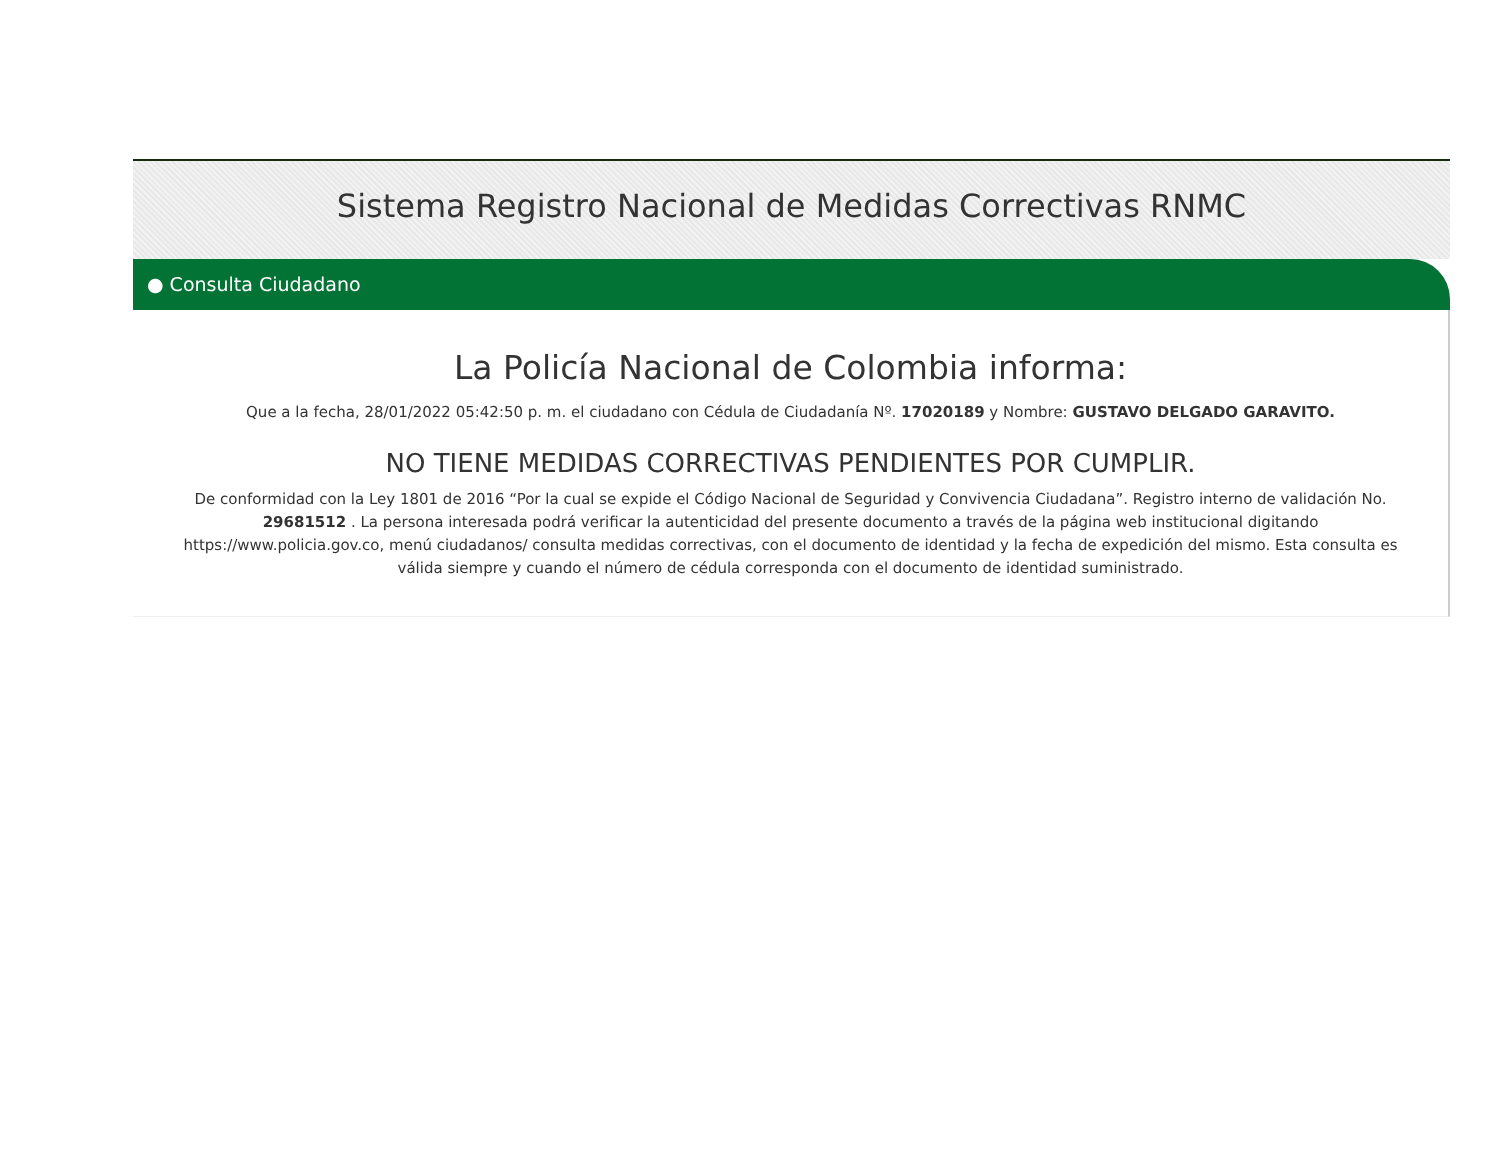Sistema Registro Nacional de Medidas Correctivas RNMC
● Consulta Ciudadano
La Policía Nacional de Colombia informa:
Que a la fecha, 28/01/2022 05:42:50 p. m. el ciudadano con Cédula de Ciudadanía Nº. 17020189 y Nombre: GUSTAVO DELGADO GARAVITO.
NO TIENE MEDIDAS CORRECTIVAS PENDIENTES POR CUMPLIR.
De conformidad con la Ley 1801 de 2016 “Por la cual se expide el Código Nacional de Seguridad y Convivencia Ciudadana”. Registro interno de validación No. 29681512 . La persona interesada podrá verificar la autenticidad del presente documento a través de la página web institucional digitando https://www.policia.gov.co, menú ciudadanos/ consulta medidas correctivas, con el documento de identidad y la fecha de expedición del mismo. Esta consulta es válida siempre y cuando el número de cédula corresponda con el documento de identidad suministrado.